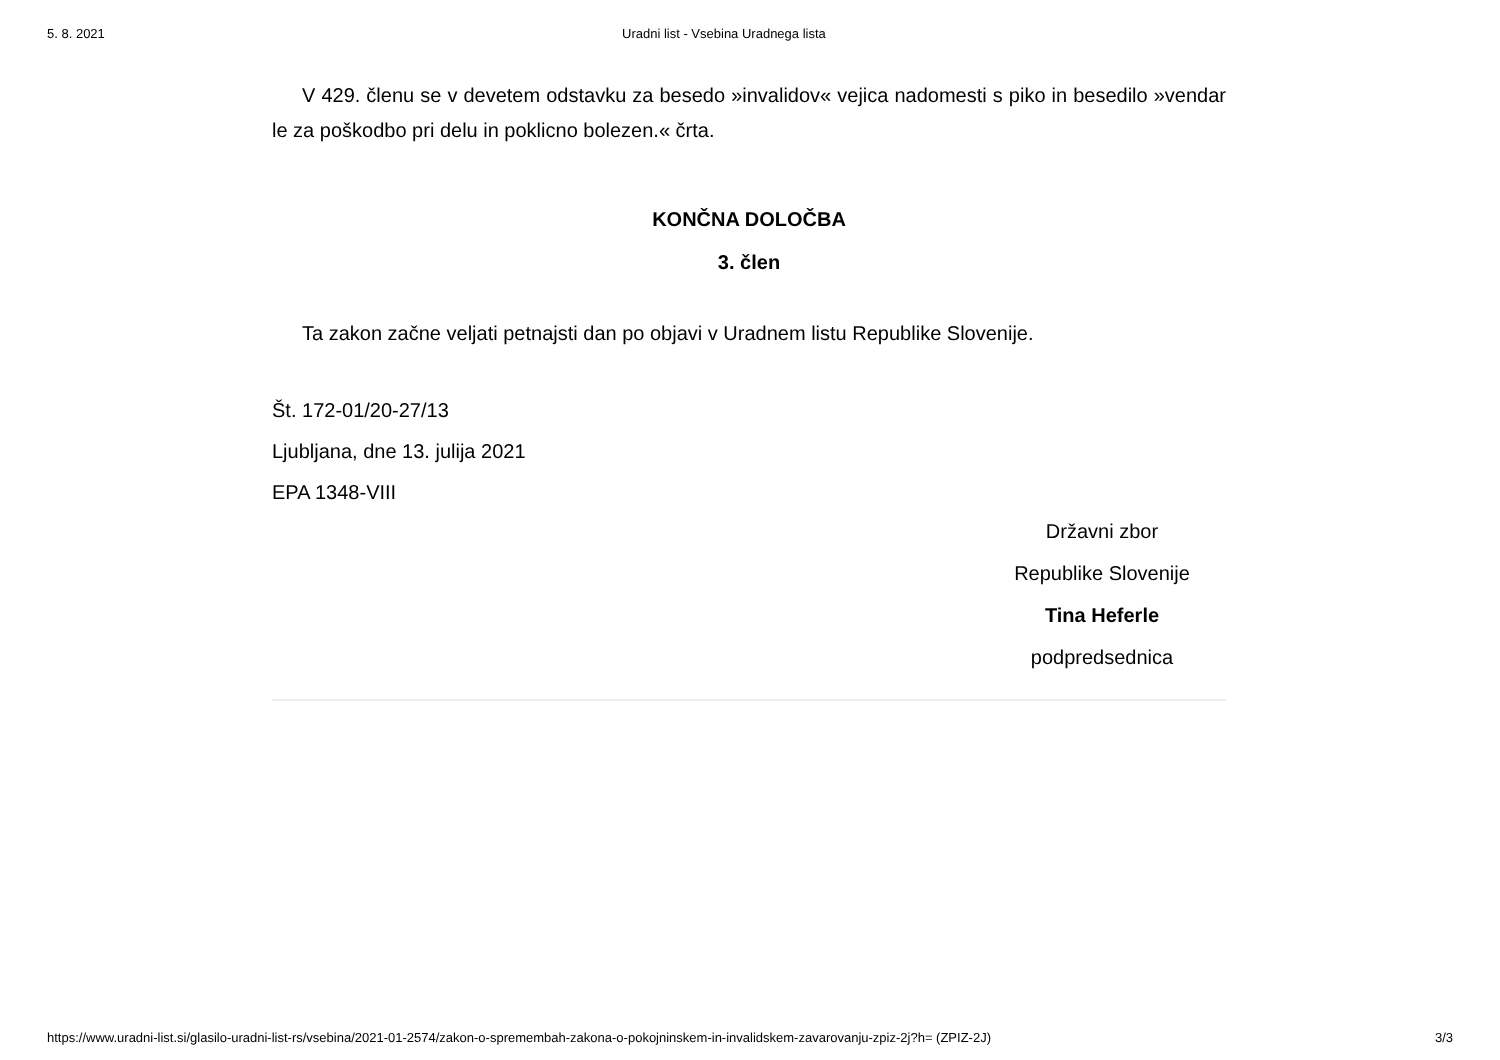5. 8. 2021 Uradni list - Vsebina Uradnega lista
V 429. členu se v devetem odstavku za besedo »invalidov« vejica nadomesti s piko in besedilo »vendar le za poškodbo pri delu in poklicno bolezen.« črta.
KONČNA DOLOČBA
3. člen
Ta zakon začne veljati petnajsti dan po objavi v Uradnem listu Republike Slovenije.
Št. 172-01/20-27/13
Ljubljana, dne 13. julija 2021
EPA 1348-VIII
Državni zbor
Republike Slovenije
Tina Heferle
podpredsednica
https://www.uradni-list.si/glasilo-uradni-list-rs/vsebina/2021-01-2574/zakon-o-spremembah-zakona-o-pokojninskem-in-invalidskem-zavarovanju-zpiz-2j?h= (ZPIZ-2J) 3/3